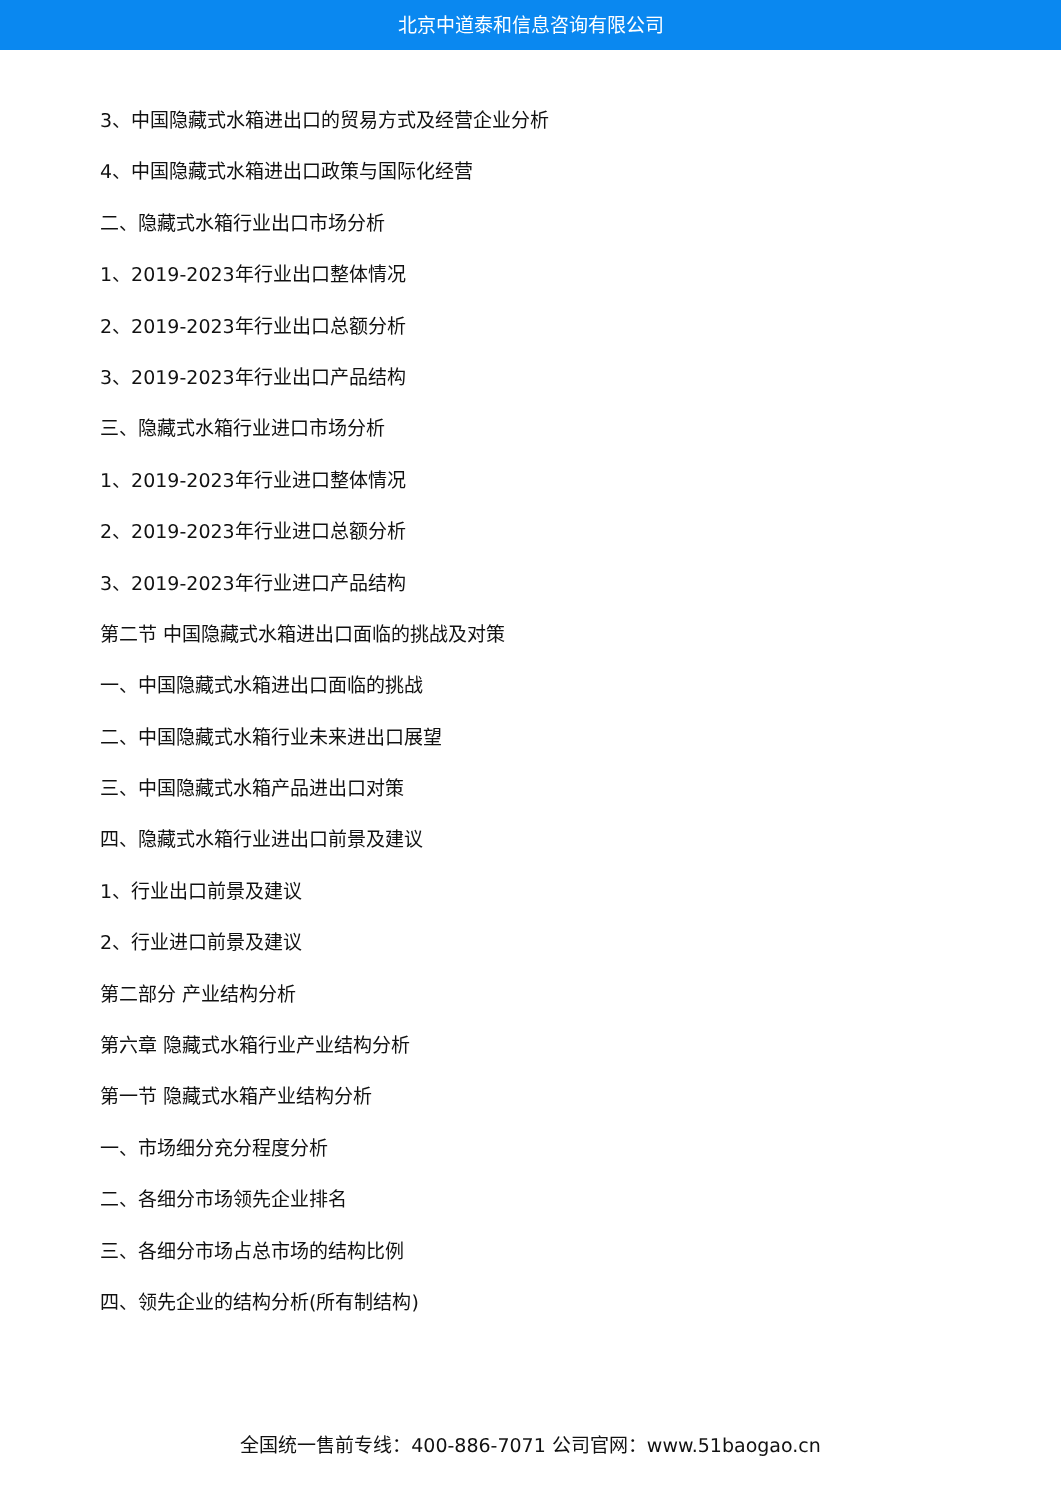北京中道泰和信息咨询有限公司
3、中国隐藏式水箱进出口的贸易方式及经营企业分析
4、中国隐藏式水箱进出口政策与国际化经营
二、隐藏式水箱行业出口市场分析
1、2019-2023年行业出口整体情况
2、2019-2023年行业出口总额分析
3、2019-2023年行业出口产品结构
三、隐藏式水箱行业进口市场分析
1、2019-2023年行业进口整体情况
2、2019-2023年行业进口总额分析
3、2019-2023年行业进口产品结构
第二节 中国隐藏式水箱进出口面临的挑战及对策
一、中国隐藏式水箱进出口面临的挑战
二、中国隐藏式水箱行业未来进出口展望
三、中国隐藏式水箱产品进出口对策
四、隐藏式水箱行业进出口前景及建议
1、行业出口前景及建议
2、行业进口前景及建议
第二部分 产业结构分析
第六章 隐藏式水箱行业产业结构分析
第一节 隐藏式水箱产业结构分析
一、市场细分充分程度分析
二、各细分市场领先企业排名
三、各细分市场占总市场的结构比例
四、领先企业的结构分析(所有制结构)
全国统一售前专线：400-886-7071 公司官网：www.51baogao.cn